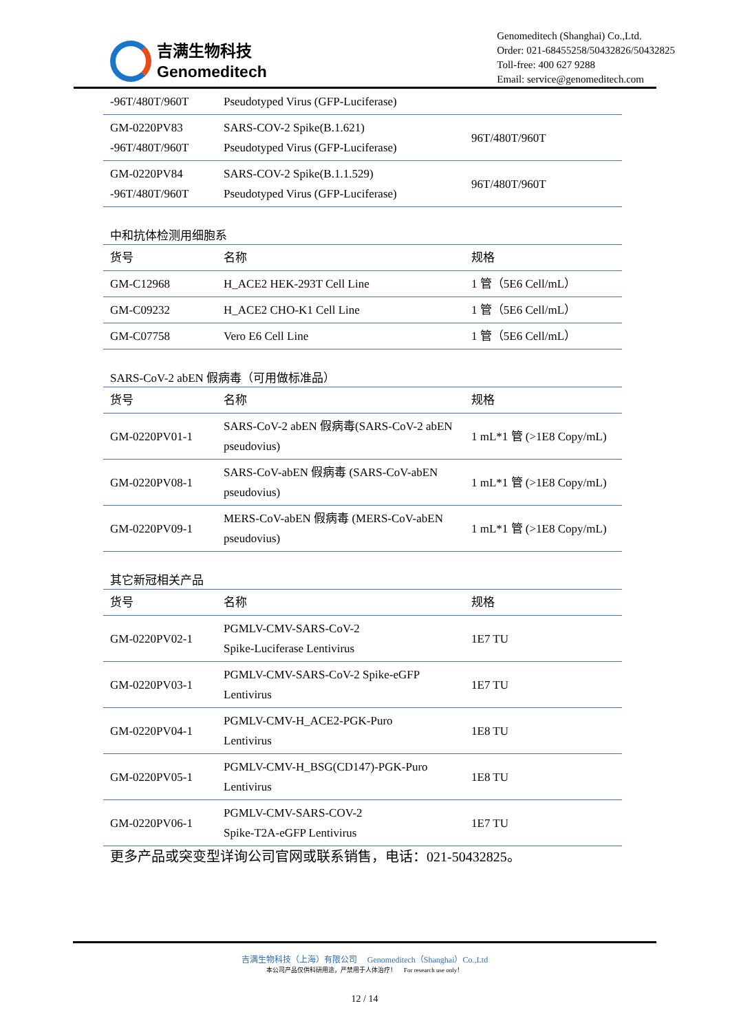吉满生物科技
Genomeditech
Genomeditech (Shanghai) Co.,Ltd.
Order: 021-68455258/50432826/50432825
Toll-free: 400 627 9288
Email: service@genomeditech.com
| -96T/480T/960T | Pseudotyped Virus (GFP-Luciferase) | |
| GM-0220PV83 -96T/480T/960T | SARS-COV-2 Spike(B.1.621) Pseudotyped Virus (GFP-Luciferase) | 96T/480T/960T |
| GM-0220PV84 -96T/480T/960T | SARS-COV-2 Spike(B.1.1.529) Pseudotyped Virus (GFP-Luciferase) | 96T/480T/960T |
中和抗体检测用细胞系
| 货号 | 名称 | 规格 |
| GM-C12968 | H_ACE2 HEK-293T Cell Line | 1 管（5E6 Cell/mL） |
| GM-C09232 | H_ACE2 CHO-K1 Cell Line | 1 管（5E6 Cell/mL） |
| GM-C07758 | Vero E6 Cell Line | 1 管（5E6 Cell/mL） |
SARS-CoV-2 abEN 假病毒（可用做标准品）
| 货号 | 名称 | 规格 |
| GM-0220PV01-1 | SARS-CoV-2 abEN 假病毒(SARS-CoV-2 abEN pseudovius) | 1 mL*1 管 (>1E8 Copy/mL) |
| GM-0220PV08-1 | SARS-CoV-abEN 假病毒 (SARS-CoV-abEN pseudovius) | 1 mL*1 管 (>1E8 Copy/mL) |
| GM-0220PV09-1 | MERS-CoV-abEN 假病毒 (MERS-CoV-abEN pseudovius) | 1 mL*1 管 (>1E8 Copy/mL) |
其它新冠相关产品
| 货号 | 名称 | 规格 |
| GM-0220PV02-1 | PGMLV-CMV-SARS-CoV-2 Spike-Luciferase Lentivirus | 1E7 TU |
| GM-0220PV03-1 | PGMLV-CMV-SARS-CoV-2 Spike-eGFP Lentivirus | 1E7 TU |
| GM-0220PV04-1 | PGMLV-CMV-H_ACE2-PGK-Puro Lentivirus | 1E8 TU |
| GM-0220PV05-1 | PGMLV-CMV-H_BSG(CD147)-PGK-Puro Lentivirus | 1E8 TU |
| GM-0220PV06-1 | PGMLV-CMV-SARS-COV-2 Spike-T2A-eGFP Lentivirus | 1E7 TU |
更多产品或突变型详询公司官网或联系销售，电话：021-50432825。
吉满生物科技（上海）有限公司 Genomeditech（Shanghai）Co.,Ltd
本公司产品仅供科研用途，严禁用于人体治疗！ For research use only！
12 / 14